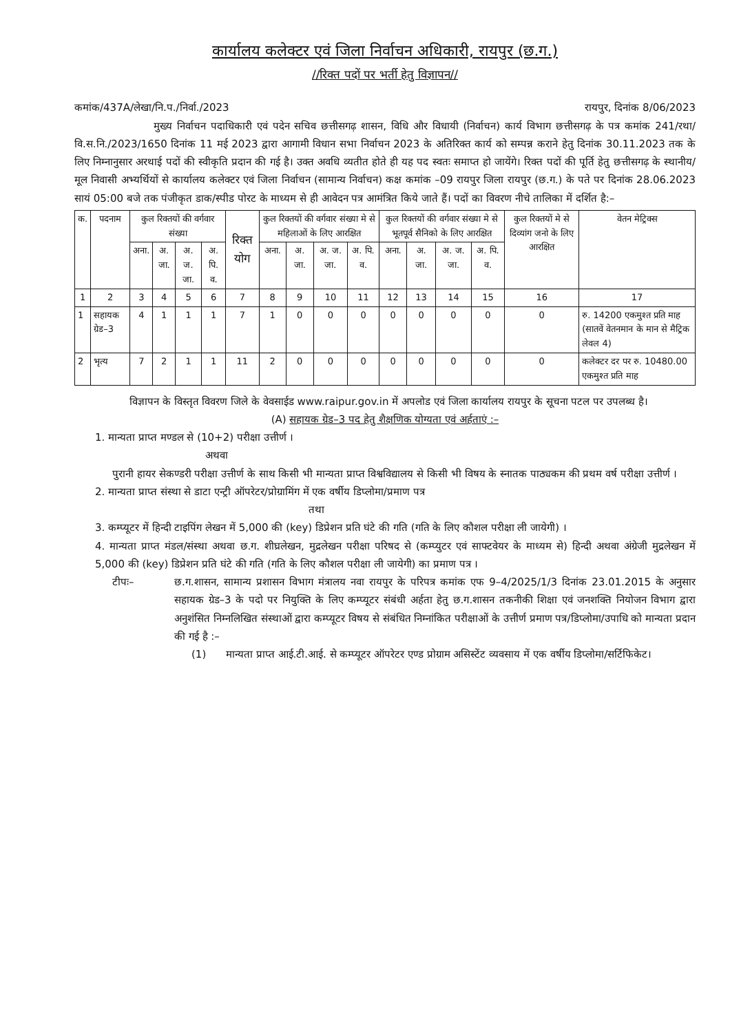कार्यालय कलेक्टर एवं जिला निर्वाचन अधिकारी, रायपुर (छ.ग.)
//रिक्त पदों पर भर्ती हेतु विज्ञापन//
कमांक/437A/लेखा/नि.प./निर्वा./2023 रायपुर, दिनांक 8/06/2023
मुख्य निर्वाचन पदाधिकारी एवं पदेन सचिव छत्तीसगढ़ शासन, विधि और विधायी (निर्वाचन) कार्य विभाग छत्तीसगढ़ के पत्र कमांक 241/रथा/वि.स.नि./2023/1650 दिनांक 11 मई 2023 द्वारा आगामी विधान सभा निर्वाचन 2023 के अतिरिक्त कार्य को सम्पन्न कराने हेतु दिनांक 30.11.2023 तक के लिए निम्नानुसार अरथाई पदों की स्वीकृति प्रदान की गई है। उक्त अवधि व्यतीत होते ही यह पद स्वतः समाप्त हो जायेंगे। रिक्त पदों की पूर्ति हेतु छत्तीसगढ़ के स्थानीय/मूल निवासी अभ्यर्थियों से कार्यालय कलेक्टर एवं जिला निर्वाचन (सामान्य निर्वाचन) कक्ष कमांक –09 रायपुर जिला रायपुर (छ.ग.) के पते पर दिनांक 28.06.2023 सायं 05:00 बजे तक पंजीकृत डाक/स्पीड पोरट के माध्यम से ही आवेदन पत्र आमंत्रित किये जाते हैं। पदों का विवरण नीचे तालिका में दर्शित है:–
| क. | पदनाम | कुल रिक्तयों की वर्गवार संख्या | | | | रिक्त योग | कुल रिक्तयों की वर्गवार संख्या मे से महिलाओं के लिए आरक्षित | | | | कुल रिक्तयों की वर्गवार संख्या मे से भूतपूर्व सैनिको के लिए आरक्षित | | | | कुल रिक्तयों मे से दिव्यांग जनो के लिए आरक्षित | वेतन मेट्रिक्स |
| --- | --- | --- | --- | --- | --- | --- | --- | --- | --- | --- | --- | --- | --- | --- | --- | --- |
| | | अना. | अ. जा. | अ. ज. जा. | अ. पि. व. | | अना. | अ. जा. | अ. ज. जा. | अ. पि. व. | अना. | अ. जा. | अ. ज. जा. | अ. पि. व. | | |
| 1 | 2 | 3 | 4 | 5 | 6 | 7 | 8 | 9 | 10 | 11 | 12 | 13 | 14 | 15 | 16 | 17 |
| 1 | सहायक ग्रेड–3 | 4 | 1 | 1 | 1 | 7 | 1 | 0 | 0 | 0 | 0 | 0 | 0 | 0 | 0 | रु. 14200 एकमुश्त प्रति माह (सातवें वेतनमान के मान से मैट्रिक लेवल 4) |
| 2 | भृत्य | 7 | 2 | 1 | 1 | 11 | 2 | 0 | 0 | 0 | 0 | 0 | 0 | 0 | 0 | कलेक्टर दर पर रु. 10480.00 एकमुश्त प्रति माह |
विज्ञापन के विस्तृत विवरण जिले के वेवसाईड www.raipur.gov.in में अपलोड एवं जिला कार्यालय रायपुर के सूचना पटल पर उपलब्ध है।
(A) सहायक ग्रेड–3 पद हेतु शैक्षणिक योग्यता एवं अर्हताएं :–
1. मान्यता प्राप्त मण्डल से (10+2) परीक्षा उत्तीर्ण ।
अथवा
पुरानी हायर सेकण्डरी परीक्षा उत्तीर्ण के साथ किसी भी मान्यता प्राप्त विश्वविद्यालय से किसी भी विषय के स्नातक पाठ्यकम की प्रथम वर्ष परीक्षा उत्तीर्ण ।
2. मान्यता प्राप्त संस्था से डाटा एन्ट्री ऑपरेटर/प्रोग्रामिंग में एक वर्षीय डिप्लोमा/प्रमाण पत्र
तथा
3. कम्प्यूटर में हिन्दी टाइपिंग लेखन में 5,000 की (key) डिप्रेशन प्रति घंटे की गति (गति के लिए कौशल परीक्षा ली जायेगी) ।
4. मान्यता प्राप्त मंडल/संस्था अथवा छ.ग. शीघ्रलेखन, मुद्रलेखन परीक्षा परिषद से (कम्प्युटर एवं साफ्टवेयर के माध्यम से) हिन्दी अथवा अंग्रेजी मुद्रलेखन में 5,000 की (key) डिप्रेशन प्रति घंटे की गति (गति के लिए कौशल परीक्षा ली जायेगी) का प्रमाण पत्र ।
टीपः– छ.ग.शासन, सामान्य प्रशासन विभाग मंत्रालय नवा रायपुर के परिपत्र कमांक एफ 9–4/2025/1/3 दिनांक 23.01.2015 के अनुसार सहायक ग्रेड–3 के पदो पर नियुक्ति के लिए कम्प्यूटर संबंधी अर्हता हेतु छ.ग.शासन तकनीकी शिक्षा एवं जनशक्ति नियोजन विभाग द्वारा अनुशंसित निम्नलिखित संस्थाओं द्वारा कम्प्यूटर विषय से संबंधित निम्नांकित परीक्षाओं के उत्तीर्ण प्रमाण पत्र/डिप्लोमा/उपाधि को मान्यता प्रदान की गई है :–
(1) मान्यता प्राप्त आई.टी.आई. से कम्प्यूटर ऑपरेटर एण्ड प्रोग्राम असिस्टेंट व्यवसाय में एक वर्षीय डिप्लोमा/सर्टिफिकेट।